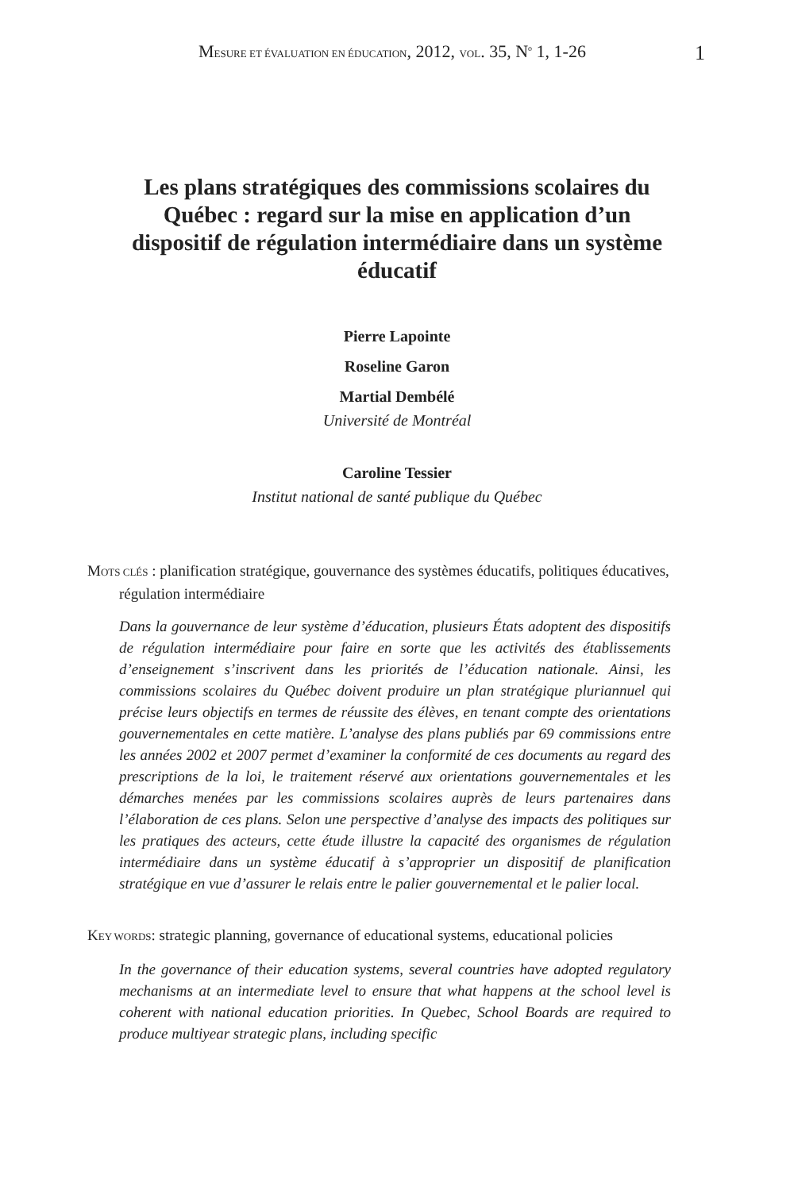MESURE ET ÉVALUATION EN ÉDUCATION, 2012, VOL. 35, N<sup>o</sup> 1, 1-26 1
Les plans stratégiques des commissions scolaires du Québec : regard sur la mise en application d’un dispositif de régulation intermédiaire dans un système éducatif
Pierre Lapointe
Roseline Garon
Martial Dembélé
Université de Montréal
Caroline Tessier
Institut national de santé publique du Québec
MOTS CLÉS : planification stratégique, gouvernance des systèmes éducatifs, politiques éducatives, régulation intermédiaire
Dans la gouvernance de leur système d’éducation, plusieurs États adoptent des dispositifs de régulation intermédiaire pour faire en sorte que les activités des établissements d’enseignement s’inscrivent dans les priorités de l’éducation nationale. Ainsi, les commissions scolaires du Québec doivent produire un plan stratégique pluriannuel qui précise leurs objectifs en termes de réussite des élèves, en tenant compte des orientations gouvernementales en cette matière. L’analyse des plans publiés par 69 commissions entre les années 2002 et 2007 permet d’examiner la conformité de ces documents au regard des prescriptions de la loi, le traitement réservé aux orientations gouvernementales et les démarches menées par les commissions scolaires auprès de leurs partenaires dans l’élaboration de ces plans. Selon une perspective d’analyse des impacts des politiques sur les pratiques des acteurs, cette étude illustre la capacité des organismes de régulation intermédiaire dans un système éducatif à s’approprier un dispositif de planification stratégique en vue d’assurer le relais entre le palier gouvernemental et le palier local.
KEY WORDS: strategic planning, governance of educational systems, educational policies
In the governance of their education systems, several countries have adopted regulatory mechanisms at an intermediate level to ensure that what happens at the school level is coherent with national education priorities. In Quebec, School Boards are required to produce multiyear strategic plans, including specific